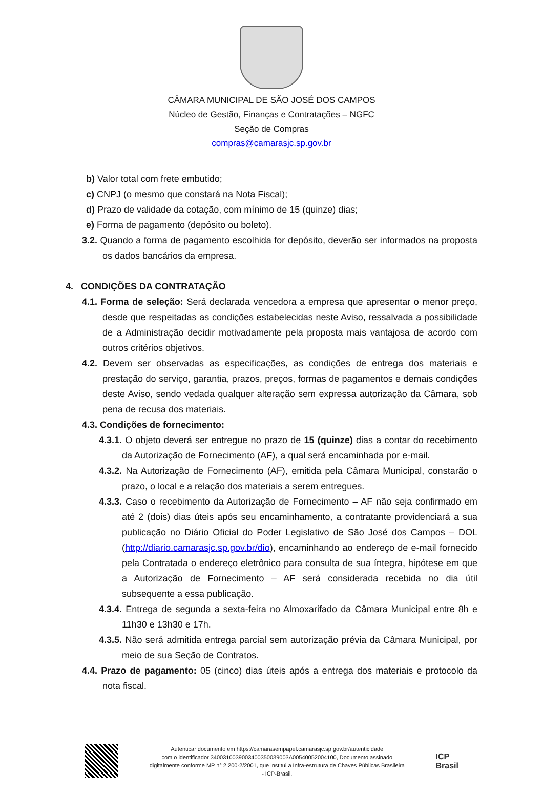CÂMARA MUNICIPAL DE SÃO JOSÉ DOS CAMPOS
Núcleo de Gestão, Finanças e Contratações – NGFC
Seção de Compras
compras@camarasjc.sp.gov.br
b) Valor total com frete embutido;
c) CNPJ (o mesmo que constará na Nota Fiscal);
d) Prazo de validade da cotação, com mínimo de 15 (quinze) dias;
e) Forma de pagamento (depósito ou boleto).
3.2. Quando a forma de pagamento escolhida for depósito, deverão ser informados na proposta os dados bancários da empresa.
4. CONDIÇÕES DA CONTRATAÇÃO
4.1. Forma de seleção: Será declarada vencedora a empresa que apresentar o menor preço, desde que respeitadas as condições estabelecidas neste Aviso, ressalvada a possibilidade de a Administração decidir motivadamente pela proposta mais vantajosa de acordo com outros critérios objetivos.
4.2. Devem ser observadas as especificações, as condições de entrega dos materiais e prestação do serviço, garantia, prazos, preços, formas de pagamentos e demais condições deste Aviso, sendo vedada qualquer alteração sem expressa autorização da Câmara, sob pena de recusa dos materiais.
4.3. Condições de fornecimento:
4.3.1. O objeto deverá ser entregue no prazo de 15 (quinze) dias a contar do recebimento da Autorização de Fornecimento (AF), a qual será encaminhada por e-mail.
4.3.2. Na Autorização de Fornecimento (AF), emitida pela Câmara Municipal, constarão o prazo, o local e a relação dos materiais a serem entregues.
4.3.3. Caso o recebimento da Autorização de Fornecimento – AF não seja confirmado em até 2 (dois) dias úteis após seu encaminhamento, a contratante providenciará a sua publicação no Diário Oficial do Poder Legislativo de São José dos Campos – DOL (http://diario.camarasjc.sp.gov.br/dio), encaminhando ao endereço de e-mail fornecido pela Contratada o endereço eletrônico para consulta de sua íntegra, hipótese em que a Autorização de Fornecimento – AF será considerada recebida no dia útil subsequente a essa publicação.
4.3.4. Entrega de segunda a sexta-feira no Almoxarifado da Câmara Municipal entre 8h e 11h30 e 13h30 e 17h.
4.3.5. Não será admitida entrega parcial sem autorização prévia da Câmara Municipal, por meio de sua Seção de Contratos.
4.4. Prazo de pagamento: 05 (cinco) dias úteis após a entrega dos materiais e protocolo da nota fiscal.
Autenticar documento em https://camarasempapel.camarasjc.sp.gov.br/autenticidade
com o identificador 3400310039003400350039003A00540052004100, Documento assinado
digitalmente conforme MP n° 2.200-2/2001, que institui a Infra-estrutura de Chaves Públicas Brasileira
- ICP-Brasil.
ICP
Brasil